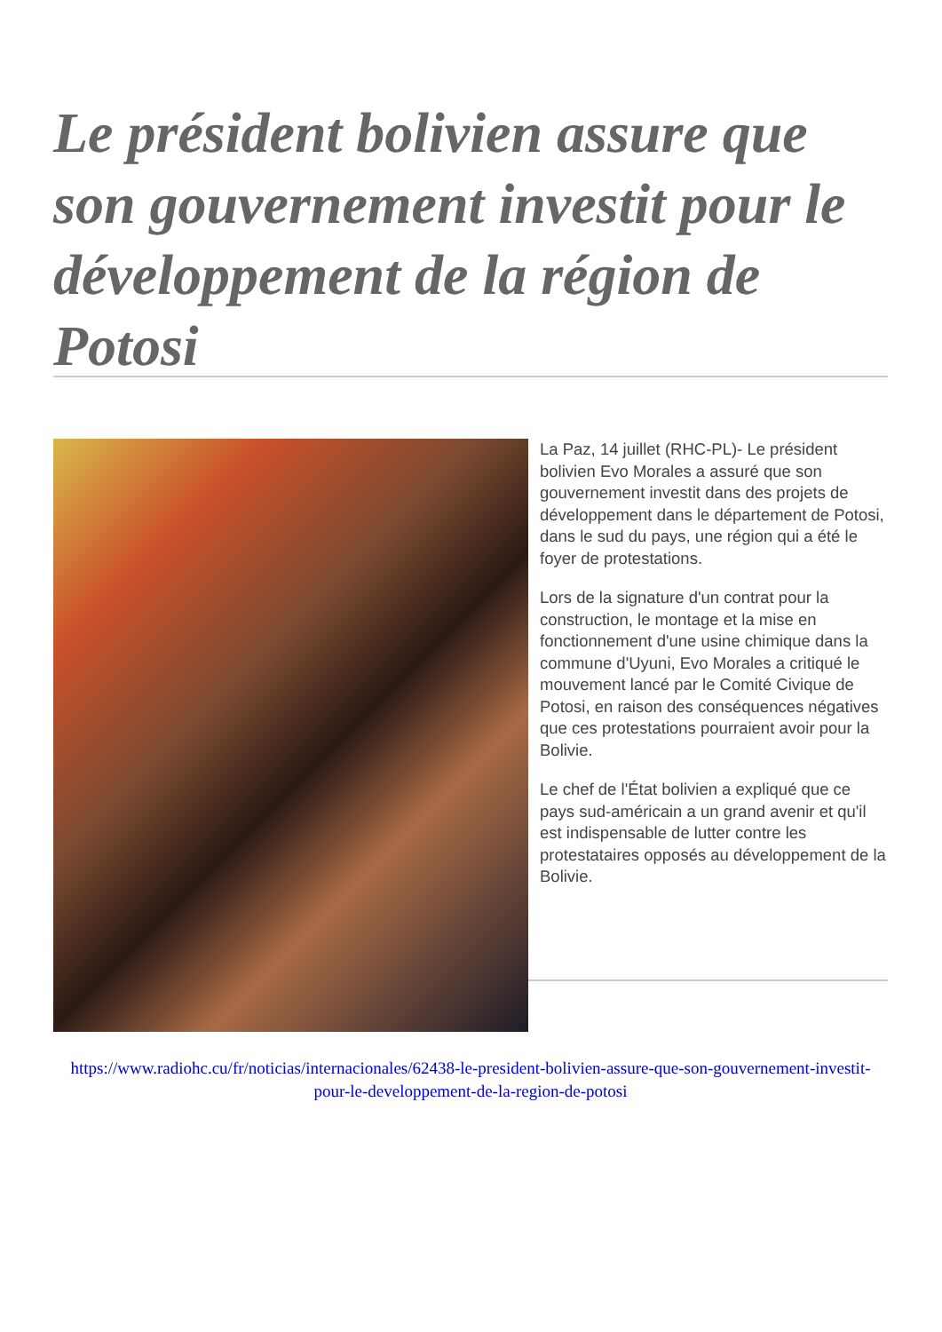Le président bolivien assure que son gouvernement investit pour le développement de la région de Potosi
La Paz, 14 juillet (RHC-PL)- Le président bolivien Evo Morales a assuré que son gouvernement investit dans des projets de développement dans le département de Potosi, dans le sud du pays, une région qui a été le foyer de protestations.
Lors de la signature d'un contrat pour la construction, le montage et la mise en fonctionnement d'une usine chimique dans la commune d'Uyuni, Evo Morales a critiqué le mouvement lancé par le Comité Civique de Potosi, en raison des conséquences négatives que ces protestations pourraient avoir pour la Bolivie.
Le chef de l'État bolivien a expliqué que ce pays sud-américain a un grand avenir et qu'il est indispensable de lutter contre les protestataires opposés au développement de la Bolivie.
https://www.radiohc.cu/fr/noticias/internacionales/62438-le-president-bolivien-assure-que-son-gouvernement-investit-pour-le-developpement-de-la-region-de-potosi